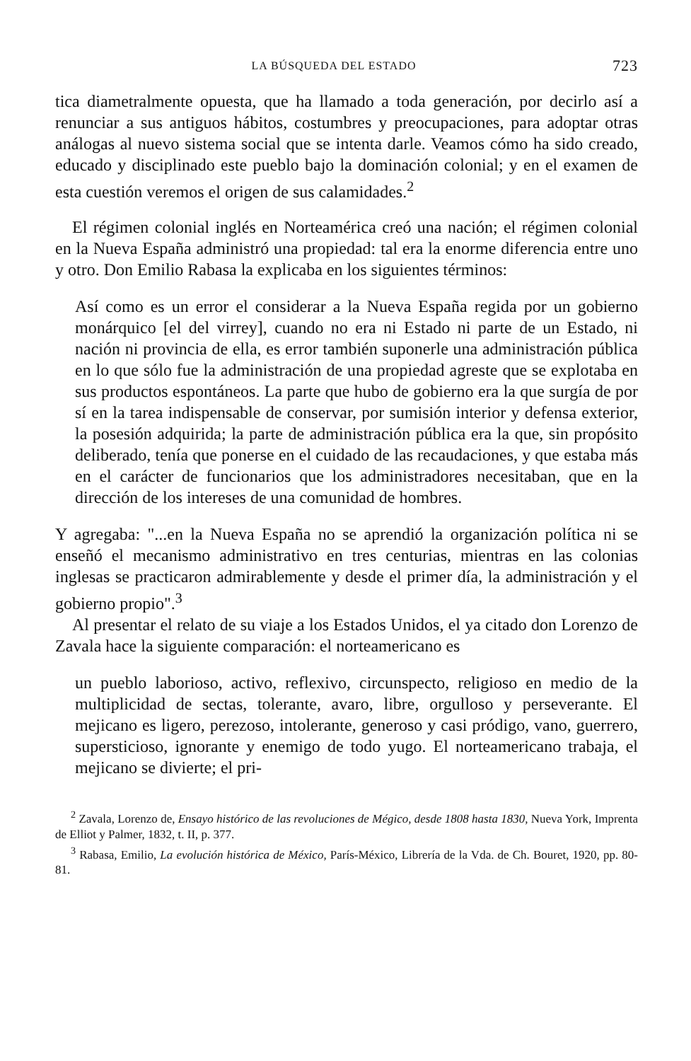LA BÚSQUEDA DEL ESTADO 723
tica diametralmente opuesta, que ha llamado a toda generación, por decirlo así a renunciar a sus antiguos hábitos, costumbres y preocupaciones, para adoptar otras análogas al nuevo sistema social que se intenta darle. Veamos cómo ha sido creado, educado y disciplinado este pueblo bajo la dominación colonial; y en el examen de esta cuestión veremos el origen de sus calamidades.<sup>2</sup>
El régimen colonial inglés en Norteamérica creó una nación; el régimen colonial en la Nueva España administró una propiedad: tal era la enorme diferencia entre uno y otro. Don Emilio Rabasa la explicaba en los siguientes términos:
Así como es un error el considerar a la Nueva España regida por un gobierno monárquico [el del virrey], cuando no era ni Estado ni parte de un Estado, ni nación ni provincia de ella, es error también suponerle una administración pública en lo que sólo fue la administración de una propiedad agreste que se explotaba en sus productos espontáneos. La parte que hubo de gobierno era la que surgía de por sí en la tarea indispensable de conservar, por sumisión interior y defensa exterior, la posesión adquirida; la parte de administración pública era la que, sin propósito deliberado, tenía que ponerse en el cuidado de las recaudaciones, y que estaba más en el carácter de funcionarios que los administradores necesitaban, que en la dirección de los intereses de una comunidad de hombres.
Y agregaba: "...en la Nueva España no se aprendió la organización política ni se enseñó el mecanismo administrativo en tres centurias, mientras en las colonias inglesas se practicaron admirablemente y desde el primer día, la administración y el gobierno propio".<sup>3</sup>
Al presentar el relato de su viaje a los Estados Unidos, el ya citado don Lorenzo de Zavala hace la siguiente comparación: el norteamericano es
un pueblo laborioso, activo, reflexivo, circunspecto, religioso en medio de la multiplicidad de sectas, tolerante, avaro, libre, orgulloso y perseverante. El mejicano es ligero, perezoso, intolerante, generoso y casi pródigo, vano, guerrero, supersticioso, ignorante y enemigo de todo yugo. El norteamericano trabaja, el mejicano se divierte; el pri-
<sup>2</sup> Zavala, Lorenzo de, Ensayo histórico de las revoluciones de Mégico, desde 1808 hasta 1830, Nueva York, Imprenta de Elliot y Palmer, 1832, t. II, p. 377.
<sup>3</sup> Rabasa, Emilio, La evolución histórica de México, París-México, Librería de la Vda. de Ch. Bouret, 1920, pp. 80-81.